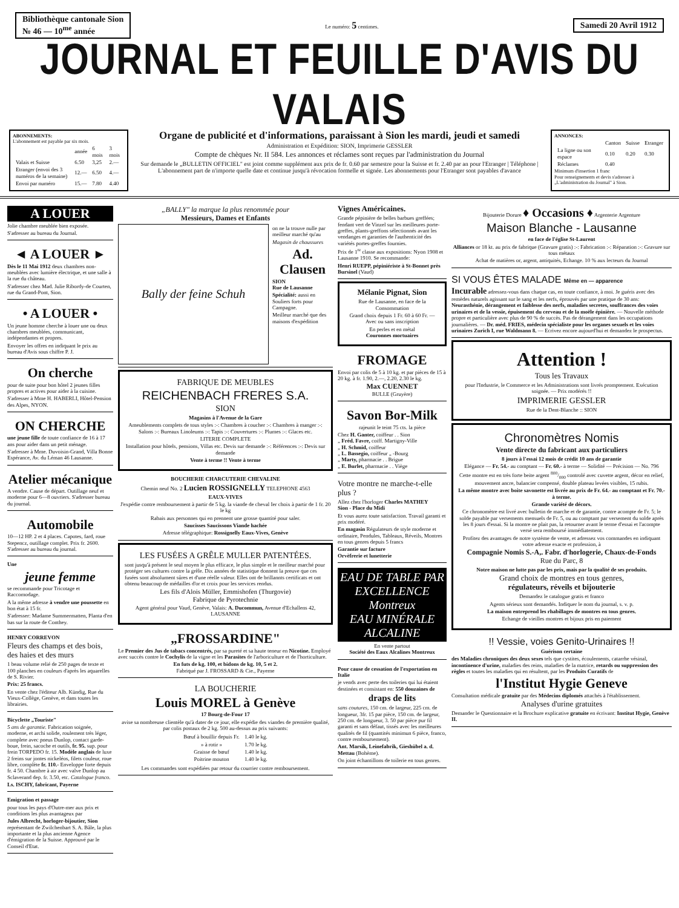Bibliothèque cantonale Sion
№ 46 — 10<sup>me</sup> année
Le numéro: 5 centimes.
Samedi 20 Avril 1912
JOURNAL ET FEUILLE D'AVIS DU VALAIS
ABONNEMENTS:
L'abonnement est payable par six mois.
| | année | 6 mois | 3 mois |
| Valais et Suisse | 6.50 | 3,25 | 2.— |
| Etranger (envoi des 3 numéros de la semaine) | 12.— | 6.50 | 4.— |
| Envoi par numéro | 15.— | 7.80 | 4.40 |
Organe de publicité et d'informations, paraissant à Sion les mardi, jeudi et samedi
Administration et Expédition: SION, Imprimerie GESSLER
Compte de chèques Nr. II 584. Les annonces et réclames sont reçues par l'administration du Journal
Sur demande le „BULLETIN OFFICIEL" est joint comme supplément aux prix de fr. 0.60 par semestre pour la Suisse et fr. 2.40 par an pour l'Etranger | Téléphone | L'abonnement part de n'importe quelle date et continue jusqu'à révocation formelle et signée. Les abonnements pour l'Etranger sont payables d'avance
ANNONCES:
| | Canton | Suisse | Etranger |
| La ligne ou son espace | 0.10 | 0.20 | 0.30 |
| Réclames | 0.40 | | |
Minimum d'insertion 1 franc
Pour renseignements et devis s'adresser à „L'administration du Journal" à Sion.
A LOUER
Jolie chambre meublée bien exposée.
S'adresser au bureau du Journal.
◄ A LOUER ►
Dès le 11 Mai 1912 deux chambres non-meublées avec lumière électrique, et une salle à la rue du château.
S'adresser chez Mad. Julie Ribordy-de Courten, rue du Grand-Pont, Sion.
• A LOUER •
Un jeune homme cherche à louer une ou deux chambres meublées, communicant, indépendantes et propres.
Envoyer les offres en indiquant le prix au bureau d'Avis sous chiffre P. J.
On cherche
pour de suite pour bon hôtel 2 jeunes filles propres et actives pour aider à la cuisine.
S'adresser à Mme H. HABERLI, Hôtel-Pension des Alpes, NYON.
ON CHERCHE
une jeune fille de toute confiance de 16 à 17 ans pour aider dans un petit ménage.
S'adresser à Mme. Duvoisin-Grand, Villa Bonne Espérance, Av. du Léman 46 Lausanne.
Atelier mécanique
A vendre. Cause de départ. Outillage neuf et moderne pour 6—8 ouvriers. S'adresser bureau du journal.
Automobile
10—12 HP. 2 et 4 places. Capotes, fard, roue Stepencz, outillage complet. Prix fr. 2600. S'adresser au bureau du journal.
Une
jeune femme
se recommande pour Tricotage et Raccomodage.
A la même adresse à vendre une poussette en bon état à 15 fr.
S'adresser: Madame Summermatten, Planta d'en bas sur la route de Conthey.
HENRY CORREVON
Fleurs des champs et des bois, des haies et des murs
1 beau volume relié de 250 pages de texte et 100 planches en couleurs d'après les aquarelles de S. Rivier.
Prix: 25 francs.
En vente chez l'éditeur Alb. Kündig, Rue du Vieux-Collège, Genève, et dans toutes les librairies.
Bicyclette „Touriste"
5 ans de garantie. Fabrication soignée, moderne, et archi solide, roulement très léger, complete avec pneus Dunlop, contact garde-boue, frein, sacoche et outils, fr. 95. sup. pour frein TORPEDO fr. 15. Modèle anglais de luxe 2 freins sur jontes nickeléos, filets couleur, roue libre, complète fr. 110.- Enveloppe forte depuis fr. 4 50. Chambre à air avec valve Dunlop au Sclaverand dep. fr. 3.50, etc. Catalogue franco.
Ls. ISCHY, fabricant, Payerne
Emigration et passage
pour tous les pays d'Outre-mer aux prix et conditions les plus avantageux par
Jules Albrecht, horloger-bijoutier, Sion représentant de Zwilchenbart S. A. Bâle, la plus importante et la plus ancienne Agence d'émigration de la Suisse. Approuvé par le Conseil d'Etat.
„BALLY" la marque la plus renommée pour
Messieurs, Dames et Enfants
Bally der feine Schuh
on ne la trouve nulle par meilleur marché qu'au
Magasin de chaussures
Ad. Clausen
SION
Rue de Lausanne
Spécialité: aussi en Souliers forts pour Campagne.
Meilleur marché que des maisons d'expédition
FABRIQUE DE MEUBLES
REICHENBACH FRERES S.A.
SION
Magasins à l'Avenue de la Gare
Ameublements complets de tous styles :-: Chambres à coucher :-: Chambres à manger :-: Salons :-: Bureaux Linoleums :-: Tapis :-: Couvertures :-: Plumes :-: Glaces etc.
LITERIE COMPLETE
Installation pour hôtels, pensions, Villas etc. Devis sur demande :-: Références :-: Devis sur demande
Vente à terme !! Vente à terme
BOUCHERIE CHARCUTERIE CHEVALINE
Chemin neuf No. 2 Lucien ROSSIGNELLY TELEPHONE 4563
EAUX-VIVES
J'expédie contre remboursement à partir de 5 kg. la viande de cheval Ier choix à partir de 1 fr. 20 le kg
Rabais aux personnes qui en prennent une grosse quantité pour saler.
Saucisses Saucissons Viande hachée
Adresse télégraphique: Rossignelly Eaux-Vives, Genève
LES FUSÉES A GRÊLE MULLER PATENTÉES.
sont jusqu'à présent le seul moyen le plus efficace, le plus simple et le meilleur marché pour protéger ses cultures contre la grêle. Dix années de statistique donnent la preuve que ces fusées sont absolument sûres et d'une réelle valeur. Elles ont de brillannts certificats et ont obtenu beaucoup de médailles d'or et croix pour les services rendus.
Les fils d'Alois Müller, Emmishofen (Thurgovie)
Fabrique de Pyrotechnie
Agent général pour Vaud, Genève, Valais: A. Ducommun, Avenue d'Echallens 42, LAUSANNE
„FROSSARDINE"
Le Premier des Jus de tabacs concentrés, par sa pureté et sa haute teneur en Nicotine. Employé avec succès contre le Cochylis de la vigne et les Parasites de l'arboriculture et de l'horticulture.
En futs de kg. 100, et bidons de kg. 10, 5 et 2.
Fabriqué par J. FROSSARD & Cie., Payerne
LA BOUCHERIE
Louis MOREL à Genève
17 Bourg-de-Four 17
avise sa nombreuse clientèle qu'à dater de ce jour, elle expédie des viandes de première qualité, par colis postaux de 2 kg. 500 au-dessus au prix suivants:
| Bœuf à bouillir depuis Fr. | 1.40 le kg. |
| » à rotir » | 1.70 le kg. |
| Graisse de bœuf | 1.40 le kg. |
| Poitrine mouton | 1.40 le kg. |
Les commandes sont expédiées par retour du courrier contre remboursement.
Vignes Américaines.
Grande pépinière de belles barbues greffées; fendant vert de Vinzel sur les meilleures porte-greffes, plants-greffons sélectionnés avant les vendanges et garanties de l'authenticité des variétés portes-greffes fournies.
Prix de 1<sup>re</sup> classe aux expositions: Nyon 1908 et Lausanne 1910. Se recommande:
Henri RUEPP, pépiniériste à St-Bonnet près Bursinel (Vaud)
Mélanie Pignat, Sion
Rue de Lausanne, en face de la Consommation
Grand choix depuis 1 Fr. 60 à 60 Fr. — Avec ou sans inscription
En perles et en métal
Couronnes mortuaires
FROMAGE
Envoi par colis de 5 à 10 kg. et par pièces de 15 à 20 kg. à fr. 1.90, 2.—, 2.20, 2.30 le kg.
Max CUENNET
BULLE (Gruyère)
Savon Bor-Milk
rajeunit le teint 75 cts. la pièce
Chez H. Ganter, coiffeur . . Sion
„ Fréd. Favre, coiff. Martigny-Ville
„ H. Schmid, coiffeur
„ L. Bassegio, coiffeur „ -Bourg
„ Marty, pharmacie . . Brigue
„ E. Burlet, pharmacie . . Viège
Votre montre ne marche-t-elle plus ?
Allez chez l'horloger Charles MATHEY
Sion - Place du Midi
Et vous aurez toute satisfaction. Travail garanti et prix modéré.
En magasin Régulateurs de style moderne et ordinaire, Pendules, Tableaux, Réveils, Montres en tous genres depuis 5 francs
Garantie sur facture
Orvèfrerie et lunetterie
EAU DE TABLE PAR EXCELLENCE
Montreux
EAU MINÉRALE ALCALINE
En vente partout
Société des Eaux Alcalines Montreux
Pour cause de cessation de l'exportation en Italie
je vends avec perte des toileries qui lui étaient destinées et consistant en: 550 douzaines de
draps de lits
sans coutures, 150 cm. de largeur, 225 cm. de longueur, 3fr. 15 par pièce, 150 cm. de largeur, 250 cm. de longueur, 3. 50 par pièce pur fil garanti et sans défaut, tissés avec les meilleures qualités de fil (quantités minimun 6 pièce, franco, contre remboursement).
Ant. Marsik, Leinefabrik, Gieshübel a. d. Mettau (Bohème).
On joint échantillons de toilerie en tous genres.
Bijouterie Dorure ♦ Occasions ♦ Argenterie Argenture
Maison Blanche - Lausanne
en face de l'église St-Laurent
Alliances or 18 kt. au prix de fabrique (Gravure gratis) :-: Fabrication :-: Réparation :-: Gravure sur tous métaux
Achat de matières or, argent, antiquités, Echange. 10 % aux lecteurs du Journal
SI VOUS ÊTES MALADE Même en — apparence
Incurable adressez-vous dans chaque cas, en toute confiance, à moi. Je guéris avec des remèdes naturels agissant sur le sang et les nerfs, éprouvés par une pratique de 30 ans: Neurasthénie, dérangement et faiblesse des nerfs, maladies secretes, souffrances des voies urinaires et de la vessie, épuisement du cerveau et de la moële épinière. — Nouvelle méthode propre et particulière avec plus de 90 % de succès. Pas de dérangement dans les occupations journalières. — Dr. méd. FRIES, médecin spécialiste pour les organes sexuels et les voies urinaires Zurich I, rue Waldmann 8. — Ecrivez encore aujourd'hui et demandez le prospectus.
Attention !
Tous les Travaux
pour l'Industrie, le Commerce et les Administrations sont livrés promptement. Exécution soignée. — Prix modérés !!
IMPRIMERIE GESSLER
Rue de la Dent-Blanche :: SION
Chronomètres Nomis
Vente directe du fabricant aux particuliers
8 jours à l'essai 12 mois de crédit 10 ans de garantie
Elégance — Fr. 54.- au comptant — Fr. 60.- à terme — Solidité — Précision — No. 796
Cette montre est en très forte beite argent 800/000 controlé avec cuvette argent, décor en relief, mouvement ancre, balancier compensé, double plateau levées visibles, 15 rubis.
La même montre avec boite savonette est livrée au prix de Fr. 64.- au comptant et Fr. 70.- à terme.
Grande variété de décors.
Ce chronomètre est livré avec bulletin de marche et de garantie, contre acompte de Fr. 5; le solde payable par versements mensuels de Fr. 5, ou au comptant par versement du solde après les 8 jours d'essai. Si la montre ne plait pas, la retourner avant le terme d'essai et l'acompte versé sera remboursé immédiatement.
Profitez des avantages de notre système de vente, et adressez vos commandes en indiquant votre adresse exacte et profession, à
Compagnie Nomis S.-A,. Fabr. d'horlogerie, Chaux-de-Fonds
Rue du Parc, 8
Notre maison ne lutte pas par les prix, mais par la qualité de ses produits.
Grand choix de montres en tous genres,
régulateurs, réveils et bijouterie
Demandez le catalogue gratis et franco
Agents sérieux sont demandés. Indiquer le nom du journal, s. v. p.
La maison entreprend les rhabillages de montres en tous genres.
Echange de vieilles montres et bijoux pris en paiement
!! Vessie, voies Genito-Urinaires !!
Guérison certaine
des Maladies chroniques des deux sexes tels que cystites, écoulements, catarrhe vésinal, incontinence d'urine, maladies des reins, maladies de la matrice, retards ou suppression des règles et toutes les maladies qui en résultent, par les Produits Curatifs de
l'Institut Hygie Geneve
Consultation médicale gratuite par des Médecins diplomés attachés à l'établissement.
Analyses d'urine gratuites
Demander le Questionnaire et la Brochure explicative gratuite en écrivant: Institut Hygie, Genève II.